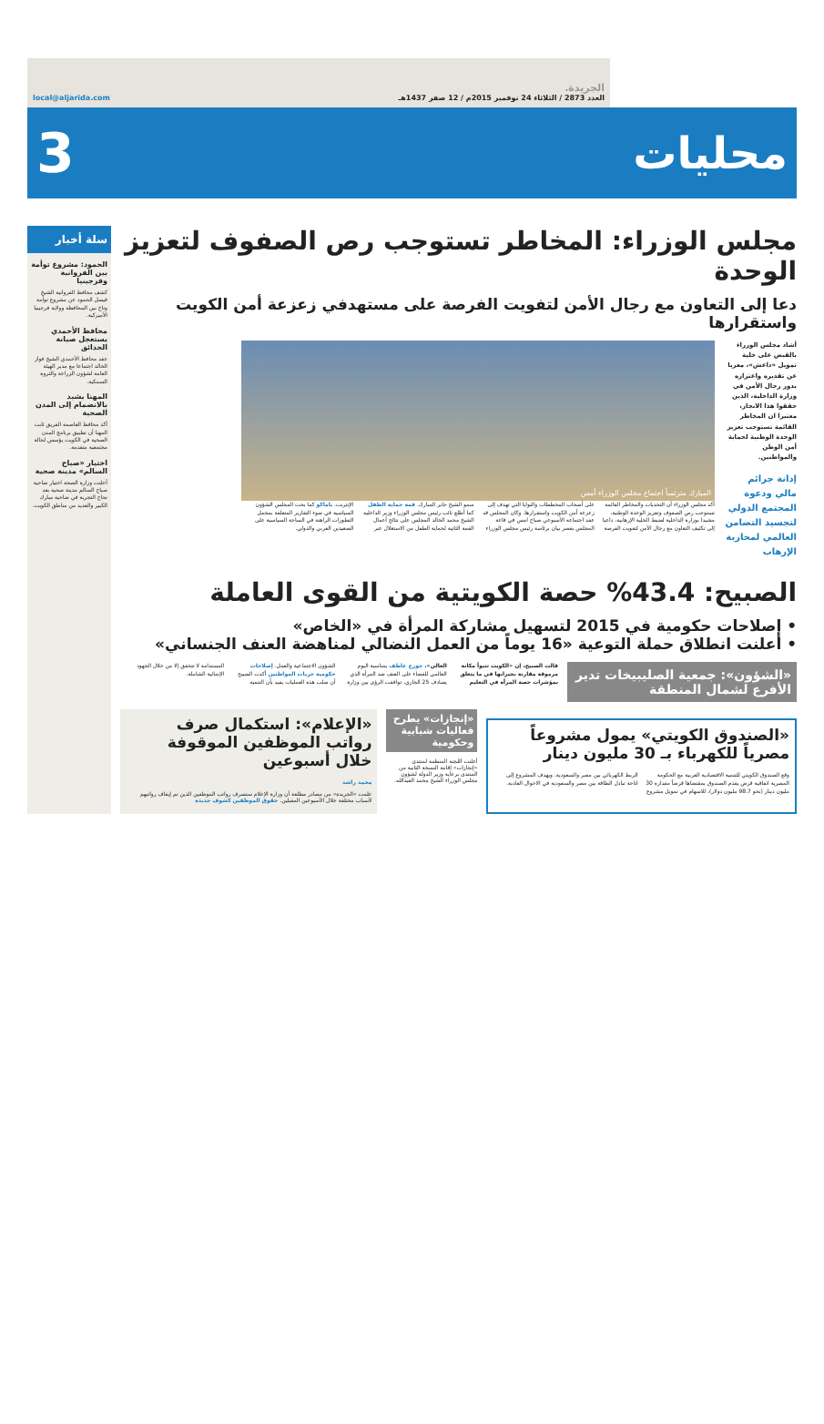الجريدة.
العدد 2873 / الثلاثاء 24 نوفمبر 2015م / 12 صفر 1437هـ
local@aljarida.com
محليات 3
مجلس الوزراء: المخاطر تستوجب رص الصفوف لتعزيز الوحدة
دعا إلى التعاون مع رجال الأمن لتفويت الفرصة على مستهدفي زعزعة أمن الكويت واستقرارها
أشاد مجلس الوزراء بالقبض على خلية تمويل «داعش»، معربا عن تقديره واعتزازه بدور رجال الأمن في وزارة الداخلية، الذين حققوا هذا الانجاز، معتبرا ان المخاطر القائمة تستوجب تعزيز الوحدة الوطنية لحماية أمن الوطن والمواطنين.
إدانة جرائم مالي ودعوة المجتمع الدولي لتجسيد التضامن العالمي لمحاربة الإرهاب
المبارك مترئساً اجتماع مجلس الوزراء أمس
أكد مجلس الوزراء أن التحديات والمخاطر القائمة تستوجب رص الصفوف وتعزيز الوحدة الوطنية، مشيدا بوزارة الداخلية لضبط الخلية الإرهابية، داعيا إلى تكثيف التعاون مع رجال الأمن لتفويت الفرصة على أصحاب المخططات والنوايا التي تهدف إلى زعزعة أمن الكويت واستقرارها. وكان المجلس قد عقد اجتماعه الأسبوعي صباح امس في قاعة المجلس بقصر بيان برئاسة رئيس مجلس الوزراء سمو الشيخ جابر المبارك. قمة حماية الطفل كما أطلع نائب رئيس مجلس الوزراء وزير الداخلية الشيخ محمد الخالد المجلس على نتائج أعمال القمة الثانية لحماية الطفل من الاستغلال عبر الإنترنت. باماكو كما بحث المجلس الشؤون السياسية في ضوء التقارير المتعلقة بمجمل التطورات الراهنة في الساحة السياسية على الصعيدين العربي والدولي.
الصبيح: 43.4% حصة الكويتية من القوى العاملة
• إصلاحات حكومية في 2015 لتسهيل مشاركة المرأة في «الخاص»
• أعلنت انطلاق حملة التوعية «16 يوماً من العمل النضالي لمناهضة العنف الجنساني»
«الشؤون»: جمعية الصليبيخات تدير الأفرع لشمال المنطقة
قالت الصبيح، إن «الكويت تتبوأ مكانة مرموقة مقارنة بجيرانها في ما يتعلق بمؤشرات حصة المرأة في التعليم العالي». جورج عاطف بمناسبة اليوم العالمي للقضاء على العنف ضد المرأة الذي يصادف 25 الجاري، توافقت الرؤى بين وزارة الشؤون الاجتماعية والعمل. إصلاحات حكومية حريات المواطنين أكدت الصبيح أن صلب هذه العمليات يفيد بأن التنمية المستدامة لا تتحقق إلا من خلال الجهود الإنمائية الشاملة.
«الصندوق الكويتي» يمول مشروعاً مصرياً للكهرباء بـ 30 مليون دينار
وقع الصندوق الكويتي للتنمية الاقتصادية العربية مع الحكومة المصرية اتفاقية قرض يقدم الصندوق بمقتضاها قرضاً مقداره 30 مليون دينار (نحو 98.7 مليون دولار)، للاسهام في تمويل مشروع الربط الكهربائي بين مصر والسعودية. ويهدف المشروع إلى اتاحة تبادل الطاقة بين مصر والسعودية في الاحوال العادية.
«إنجازات» يطرح فعاليات شبابية وحكومية
أعلنت اللجنة المنظمة لمنتدى «إنجازات» إقامة النسخة الثانية من المنتدى برعاية وزير الدولة لشؤون مجلس الوزراء الشيخ محمد العبدالله.
«الإعلام»: استكمال صرف رواتب الموظفين الموقوفة خلال أسبوعين
محمد راشد
علمت «الجريدة» من مصادر مطلعة أن وزارة الإعلام ستصرف رواتب الموظفين الذين تم إيقاف رواتبهم لأسباب مختلفة خلال الأسبوعين المقبلين. حقوق الموظفين كشوف جديدة
سلة أخبار
الحمود: مشروع توأمة بين الفروانية وفرجينيا
كشف محافظ الفروانية الشيخ فيصل الحمود عن مشروع توأمة وتاخ بين المحافظة وولاية فرجينيا الأميركية.
محافظ الأحمدي يستعجل صيانة الحدائق
عقد محافظ الأحمدي الشيخ فواز الخالد اجتماعا مع مدير الهيئة العامة لشؤون الزراعة والثروة السمكية.
المهنا يشيد بالانضمام إلى المدن الصحية
أكد محافظ العاصمة الفريق ثابت المهنا أن تطبيق برنامج المدن الصحية في الكويت يؤسس لحالة مجتمعية متقدمة.
اختيار «صباح السالم» مدينة صحية
أعلنت وزارة الصحة اختيار ضاحية صباح السالم مدينة صحية بعد نجاح التجربة في ضاحية مبارك الكبير والعديد من مناطق الكويت.